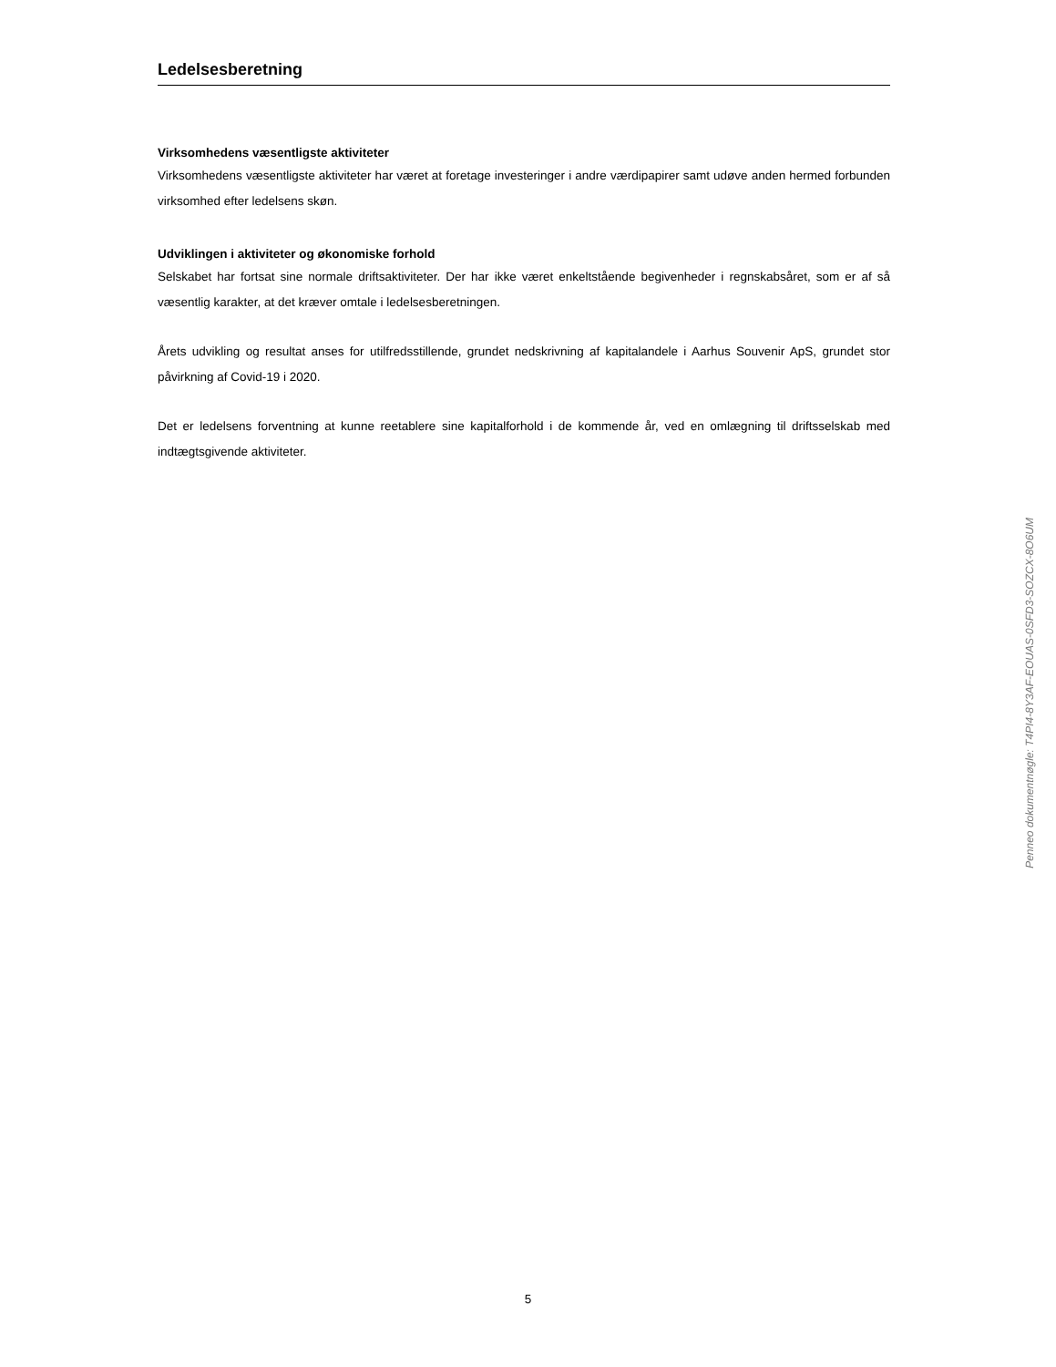Ledelsesberetning
Virksomhedens væsentligste aktiviteter
Virksomhedens væsentligste aktiviteter har været at foretage investeringer i andre værdipapirer samt udøve anden hermed forbunden virksomhed efter ledelsens skøn.
Udviklingen i aktiviteter og økonomiske forhold
Selskabet har fortsat sine normale driftsaktiviteter. Der har ikke været enkeltstående begivenheder i regnskabsåret, som er af så væsentlig karakter, at det kræver omtale i ledelsesberetningen.
Årets udvikling og resultat anses for utilfredsstillende, grundet nedskrivning af kapitalandele i Aarhus Souvenir ApS, grundet stor påvirkning af Covid-19 i 2020.
Det er ledelsens forventning at kunne reetablere sine kapitalforhold i de kommende år, ved en omlægning til driftsselskab med indtægtsgivende aktiviteter.
Penneo dokumentnøgle: T4PI4-8Y3AF-EOUAS-0SFD3-SOZCX-8O6UM
5